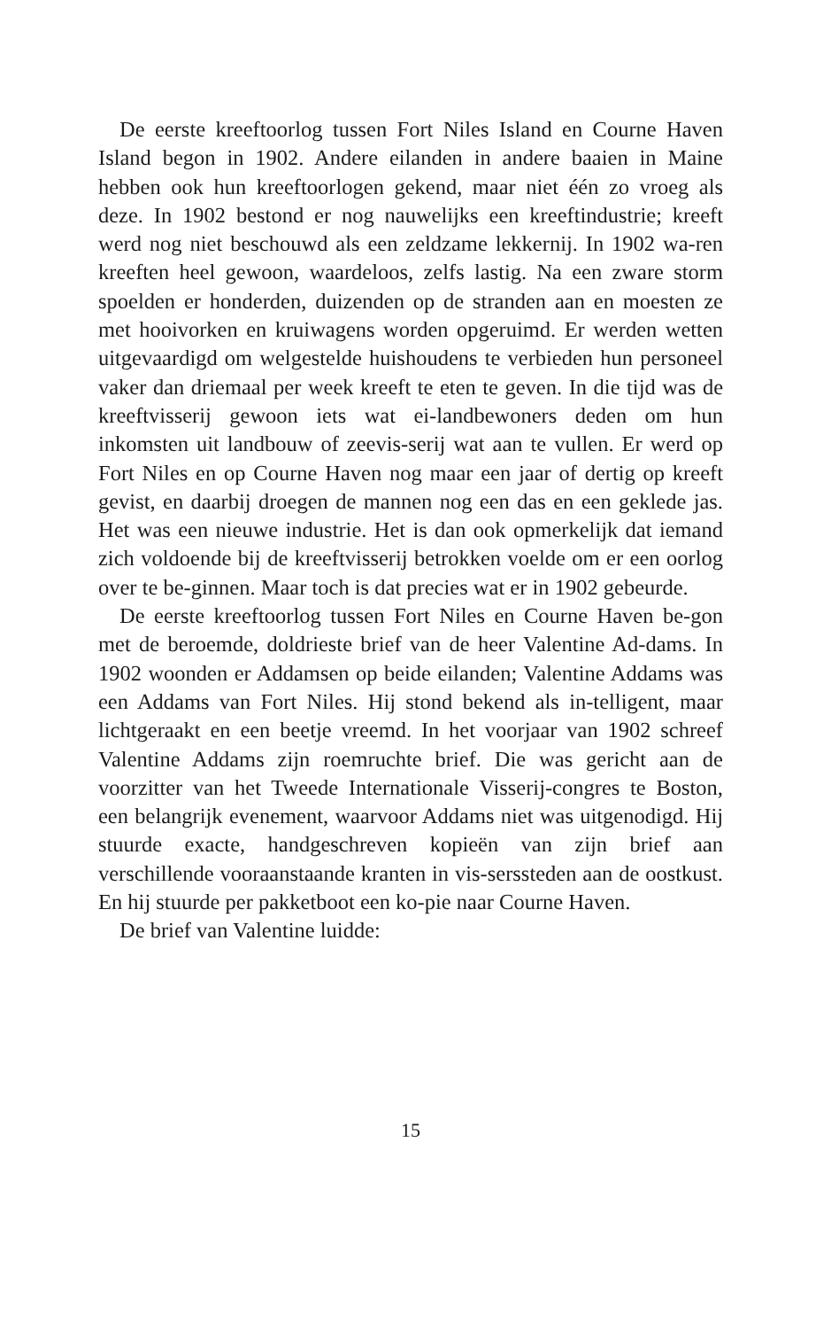De eerste kreeftoorlog tussen Fort Niles Island en Courne Haven Island begon in 1902. Andere eilanden in andere baaien in Maine hebben ook hun kreeftoorlogen gekend, maar niet één zo vroeg als deze. In 1902 bestond er nog nauwelijks een kreeftindustrie; kreeft werd nog niet beschouwd als een zeldzame lekkernij. In 1902 wa-ren kreeften heel gewoon, waardeloos, zelfs lastig. Na een zware storm spoelden er honderden, duizenden op de stranden aan en moesten ze met hooivorken en kruiwagens worden opgeruimd. Er werden wetten uitgevaardigd om welgestelde huishoudens te verbieden hun personeel vaker dan driemaal per week kreeft te eten te geven. In die tijd was de kreeftvisserij gewoon iets wat ei-landbewoners deden om hun inkomsten uit landbouw of zeevis-serij wat aan te vullen. Er werd op Fort Niles en op Courne Haven nog maar een jaar of dertig op kreeft gevist, en daarbij droegen de mannen nog een das en een geklede jas. Het was een nieuwe industrie. Het is dan ook opmerkelijk dat iemand zich voldoende bij de kreeftvisserij betrokken voelde om er een oorlog over te be-ginnen. Maar toch is dat precies wat er in 1902 gebeurde.
De eerste kreeftoorlog tussen Fort Niles en Courne Haven be-gon met de beroemde, doldrieste brief van de heer Valentine Ad-dams. In 1902 woonden er Addamsen op beide eilanden; Valentine Addams was een Addams van Fort Niles. Hij stond bekend als in-telligent, maar lichtgeraakt en een beetje vreemd. In het voorjaar van 1902 schreef Valentine Addams zijn roemruchte brief. Die was gericht aan de voorzitter van het Tweede Internationale Visserij-congres te Boston, een belangrijk evenement, waarvoor Addams niet was uitgenodigd. Hij stuurde exacte, handgeschreven kopieën van zijn brief aan verschillende vooraanstaande kranten in vis-serssteden aan de oostkust. En hij stuurde per pakketboot een ko-pie naar Courne Haven.
De brief van Valentine luidde:
15